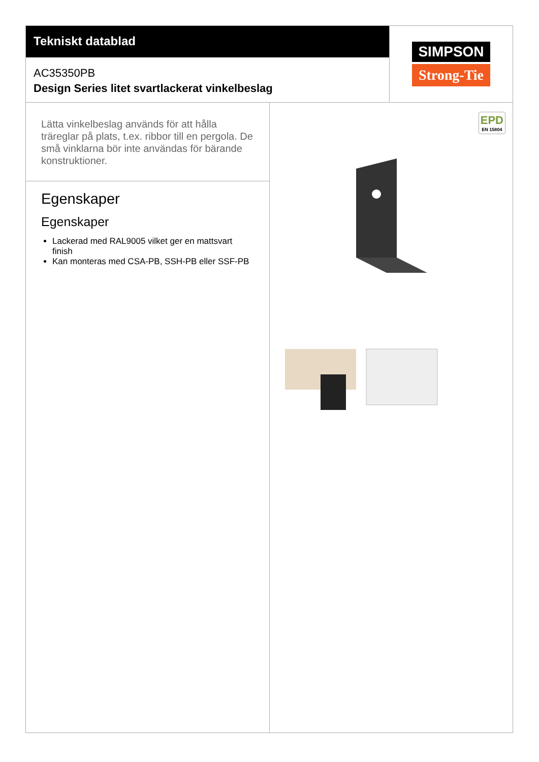Tekniskt datablad
AC35350PB
Design Series litet svartlackerat vinkelbeslag
SIMPSON
Strong-Tie
Lätta vinkelbeslag används för att hålla träreglar på plats, t.ex. ribbor till en pergola. De små vinklarna bör inte användas för bärande konstruktioner.
Egenskaper
Egenskaper
Lackerad med RAL9005 vilket ger en mattsvart finish
Kan monteras med CSA-PB, SSH-PB eller SSF-PB
EPD
EN 15804